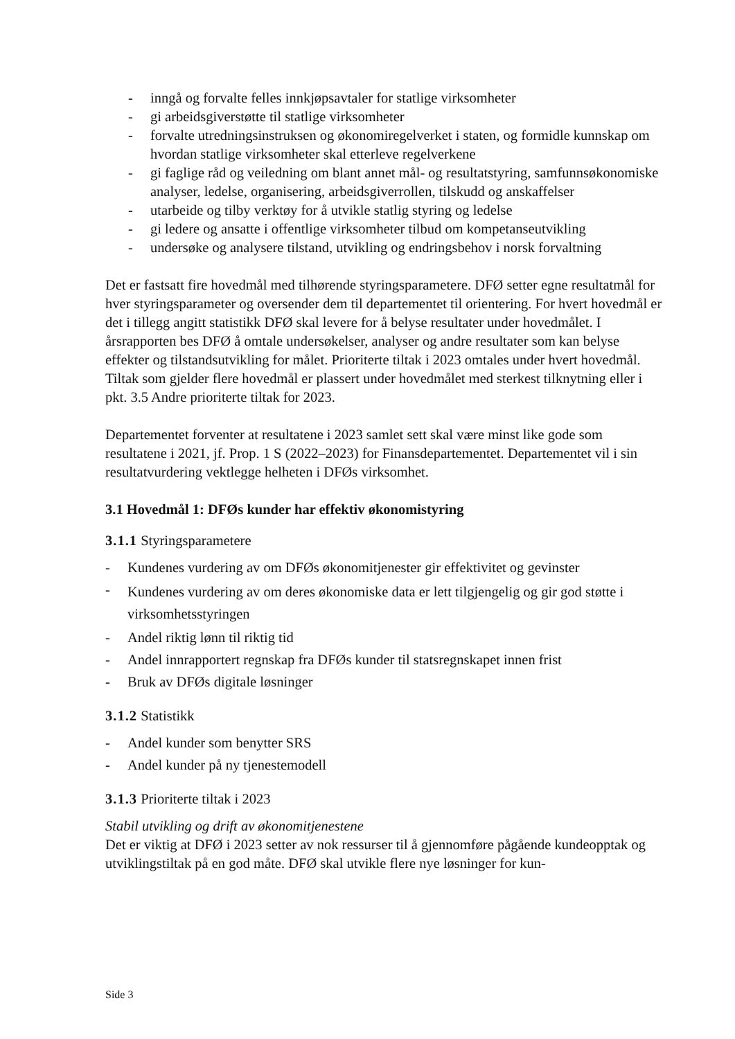- inngå og forvalte felles innkjøpsavtaler for statlige virksomheter
- gi arbeidsgiverstøtte til statlige virksomheter
- forvalte utredningsinstruksen og økonomiregelverket i staten, og formidle kunnskap om hvordan statlige virksomheter skal etterleve regelverkene
- gi faglige råd og veiledning om blant annet mål- og resultatstyring, samfunnsøkonomiske analyser, ledelse, organisering, arbeidsgiverrollen, tilskudd og anskaffelser
- utarbeide og tilby verktøy for å utvikle statlig styring og ledelse
- gi ledere og ansatte i offentlige virksomheter tilbud om kompetanseutvikling
- undersøke og analysere tilstand, utvikling og endringsbehov i norsk forvaltning
Det er fastsatt fire hovedmål med tilhørende styringsparametere. DFØ setter egne resultatmål for hver styringsparameter og oversender dem til departementet til orientering. For hvert hovedmål er det i tillegg angitt statistikk DFØ skal levere for å belyse resultater under hovedmålet. I årsrapporten bes DFØ å omtale undersøkelser, analyser og andre resultater som kan belyse effekter og tilstandsutvikling for målet. Prioriterte tiltak i 2023 omtales under hvert hovedmål. Tiltak som gjelder flere hovedmål er plassert under hovedmålet med sterkest tilknytning eller i pkt. 3.5 Andre prioriterte tiltak for 2023.
Departementet forventer at resultatene i 2023 samlet sett skal være minst like gode som resultatene i 2021, jf. Prop. 1 S (2022–2023) for Finansdepartementet. Departementet vil i sin resultatvurdering vektlegge helheten i DFØs virksomhet.
3.1 Hovedmål 1: DFØs kunder har effektiv økonomistyring
3.1.1 Styringsparametere
- Kundenes vurdering av om DFØs økonomitjenester gir effektivitet og gevinster
- Kundenes vurdering av om deres økonomiske data er lett tilgjengelig og gir god støtte i virksomhetsstyringen
- Andel riktig lønn til riktig tid
- Andel innrapportert regnskap fra DFØs kunder til statsregnskapet innen frist
- Bruk av DFØs digitale løsninger
3.1.2 Statistikk
- Andel kunder som benytter SRS
- Andel kunder på ny tjenestemodell
3.1.3 Prioriterte tiltak i 2023
Stabil utvikling og drift av økonomitjenestene
Det er viktig at DFØ i 2023 setter av nok ressurser til å gjennomføre pågående kundeopptak og utviklingstiltak på en god måte. DFØ skal utvikle flere nye løsninger for kun-
Side 3